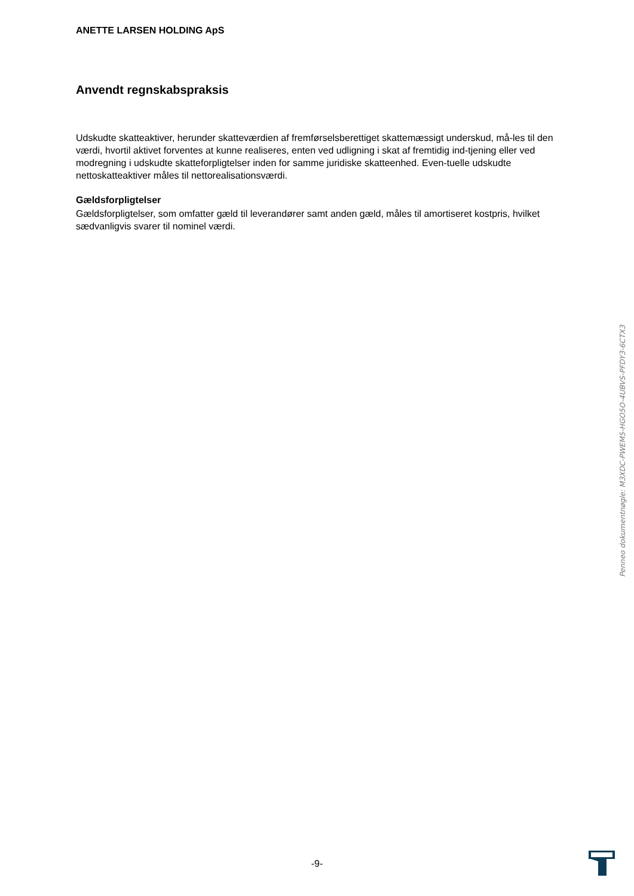ANETTE LARSEN HOLDING ApS
Anvendt regnskabspraksis
Udskudte skatteaktiver, herunder skatteværdien af fremførselsberettiget skattemæssigt underskud, må-les til den værdi, hvortil aktivet forventes at kunne realiseres, enten ved udligning i skat af fremtidig ind-tjening eller ved modregning i udskudte skatteforpligtelser inden for samme juridiske skatteenhed. Even-tuelle udskudte nettoskatteaktiver måles til nettorealisationsværdi.
Gældsforpligtelser
Gældsforpligtelser, som omfatter gæld til leverandører samt anden gæld, måles til amortiseret kostpris, hvilket sædvanligvis svarer til nominel værdi.
-9-
Penneo dokumentnøgle: M3XDC-PWEM5-HGO5O-4UBVS-PFDY3-6CTX3